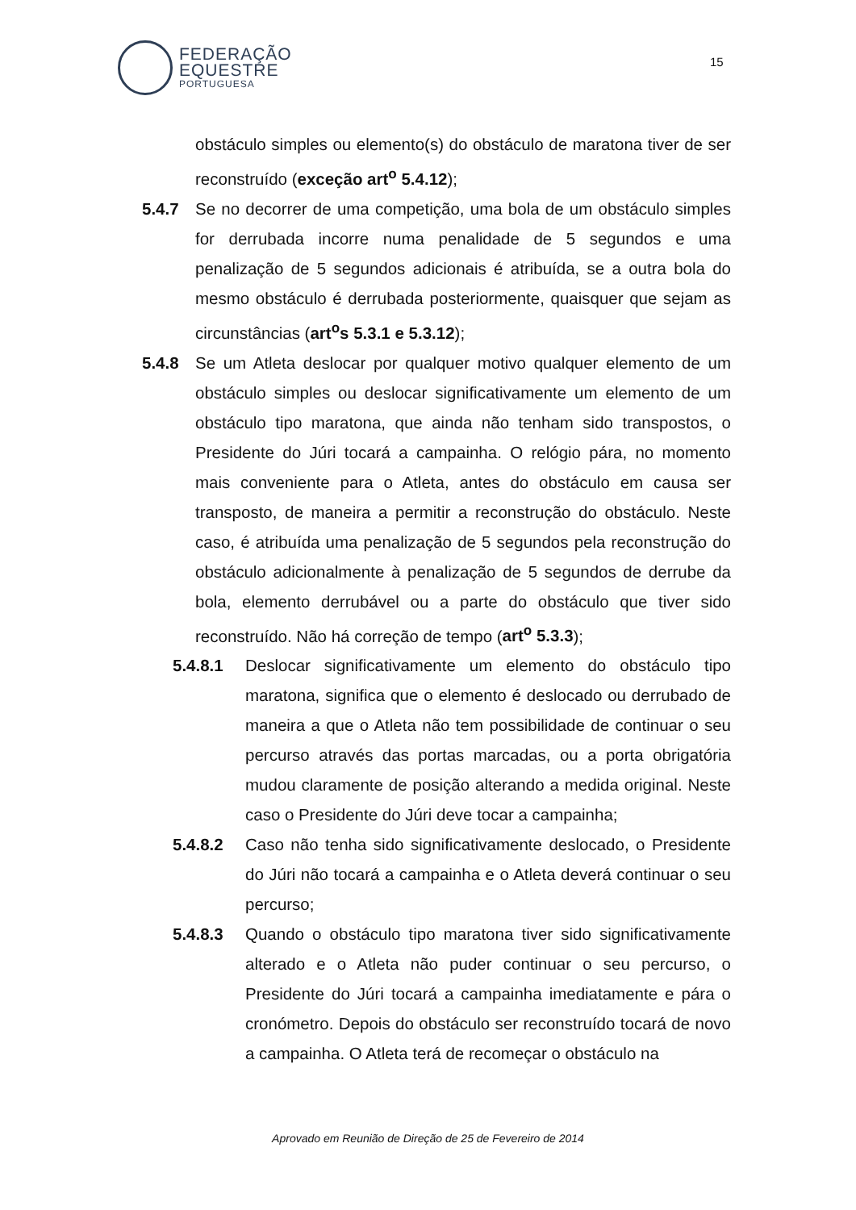FEDERAÇÃO
EQUESTRE
PORTUGUESA
15
obstáculo simples ou elemento(s) do obstáculo de maratona tiver de ser reconstruído (exceção art<sup>o</sup> 5.4.12);
5.4.7 Se no decorrer de uma competição, uma bola de um obstáculo simples for derrubada incorre numa penalidade de 5 segundos e uma penalização de 5 segundos adicionais é atribuída, se a outra bola do mesmo obstáculo é derrubada posteriormente, quaisquer que sejam as circunstâncias (art<sup>o</sup>s 5.3.1 e 5.3.12);
5.4.8 Se um Atleta deslocar por qualquer motivo qualquer elemento de um obstáculo simples ou deslocar significativamente um elemento de um obstáculo tipo maratona, que ainda não tenham sido transpostos, o Presidente do Júri tocará a campainha. O relógio pára, no momento mais conveniente para o Atleta, antes do obstáculo em causa ser transposto, de maneira a permitir a reconstrução do obstáculo. Neste caso, é atribuída uma penalização de 5 segundos pela reconstrução do obstáculo adicionalmente à penalização de 5 segundos de derrube da bola, elemento derrubável ou a parte do obstáculo que tiver sido reconstruído. Não há correção de tempo (art<sup>o</sup> 5.3.3);
5.4.8.1 Deslocar significativamente um elemento do obstáculo tipo maratona, significa que o elemento é deslocado ou derrubado de maneira a que o Atleta não tem possibilidade de continuar o seu percurso através das portas marcadas, ou a porta obrigatória mudou claramente de posição alterando a medida original. Neste caso o Presidente do Júri deve tocar a campainha;
5.4.8.2 Caso não tenha sido significativamente deslocado, o Presidente do Júri não tocará a campainha e o Atleta deverá continuar o seu percurso;
5.4.8.3 Quando o obstáculo tipo maratona tiver sido significativamente alterado e o Atleta não puder continuar o seu percurso, o Presidente do Júri tocará a campainha imediatamente e pára o cronómetro. Depois do obstáculo ser reconstruído tocará de novo a campainha. O Atleta terá de recomeçar o obstáculo na
Aprovado em Reunião de Direção de 25 de Fevereiro de 2014